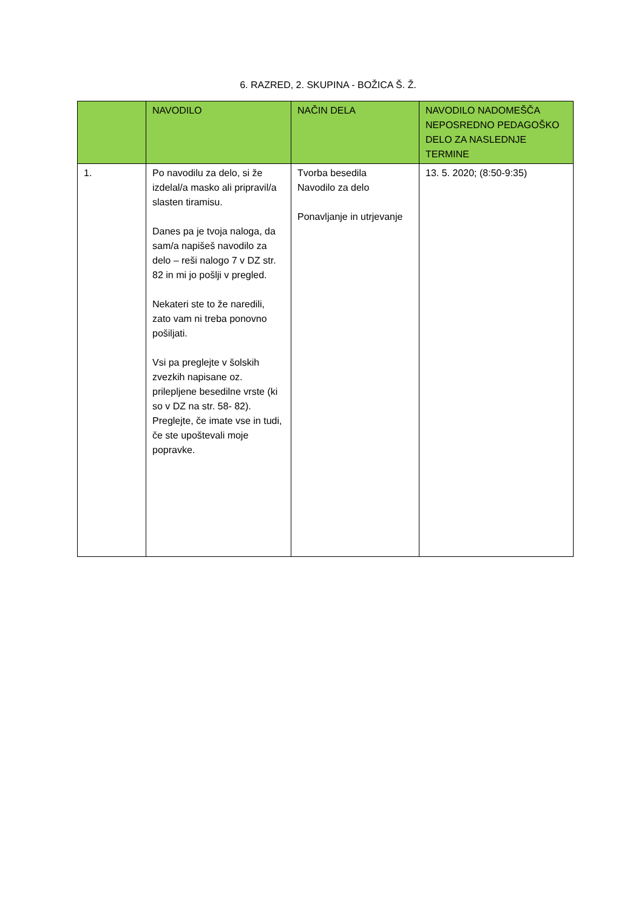6. RAZRED, 2. SKUPINA - BOŽICA Š. Ž.
| | NAVODILO | NAČIN DELA | NAVODILO NADOMEŠČA NEPOSREDNO PEDAGOŠKO DELO ZA NASLEDNJE TERMINE |
| 1. | Po navodilu za delo, si že izdelal/a masko ali pripravil/a slasten tiramisu. Danes pa je tvoja naloga, da sam/a napišeš navodilo za delo – reši nalogo 7 v DZ str. 82 in mi jo pošlji v pregled. Nekateri ste to že naredili, zato vam ni treba ponovno pošiljati. Vsi pa preglejte v šolskih zvezkih napisane oz. prilepljene besedilne vrste (ki so v DZ na str. 58- 82). Preglejte, če imate vse in tudi, če ste upoštevali moje popravke. | Tvorba besedila Navodilo za delo Ponavljanje in utrjevanje | 13. 5. 2020; (8:50-9:35) |